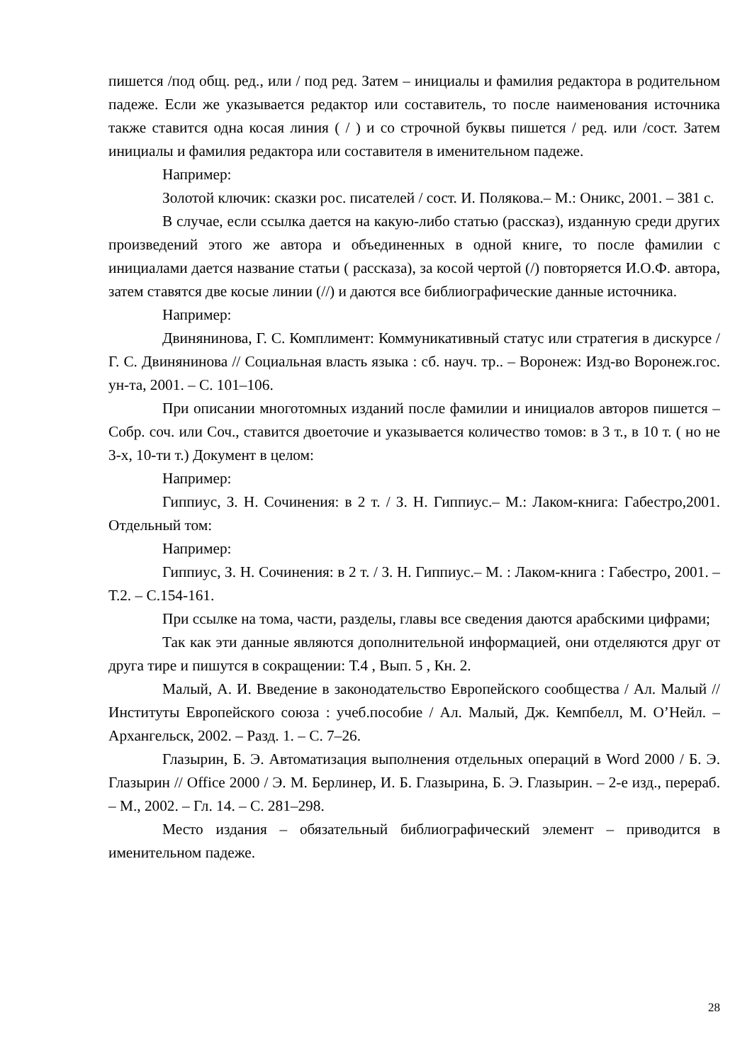пишется /под общ. ред., или / под ред. Затем – инициалы и фамилия редактора в родительном падеже. Если же указывается редактор или составитель, то после наименования источника также ставится одна косая линия ( / ) и со строчной буквы пишется / ред. или /сост. Затем инициалы и фамилия редактора или составителя в именительном падеже.
Например:
Золотой ключик: сказки рос. писателей / сост. И. Полякова.– М.: Оникс, 2001. – 381 с.
В случае, если ссылка дается на какую-либо статью (рассказ), изданную среди других произведений этого же автора и объединенных в одной книге, то после фамилии с инициалами дается название статьи ( рассказа), за косой чертой (/) повторяется И.О.Ф. автора, затем ставятся две косые линии (//) и даются все библиографические данные источника.
Например:
Двинянинова, Г. С. Комплимент: Коммуникативный статус или стратегия в дискурсе / Г. С. Двинянинова // Социальная власть языка : сб. науч. тр.. – Воронеж: Изд-во Воронеж.гос. ун-та, 2001. – С. 101–106.
При описании многотомных изданий после фамилии и инициалов авторов пишется – Собр. соч. или Соч., ставится двоеточие и указывается количество томов: в 3 т., в 10 т. ( но не 3-х, 10-ти т.) Документ в целом:
Например:
Гиппиус, З. Н. Сочинения: в 2 т. / З. Н. Гиппиус.– М.: Лаком-книга: Габестро,2001. Отдельный том:
Например:
Гиппиус, З. Н. Сочинения: в 2 т. / З. Н. Гиппиус.– М. : Лаком-книга : Габестро, 2001. – Т.2. – С.154-161.
При ссылке на тома, части, разделы, главы все сведения даются арабскими цифрами;
Так как эти данные являются дополнительной информацией, они отделяются друг от друга тире и пишутся в сокращении: Т.4 , Вып. 5 , Кн. 2.
Малый, А. И. Введение в законодательство Европейского сообщества / Ал. Малый // Институты Европейского союза : учеб.пособие / Ал. Малый, Дж. Кемпбелл, М. О’Нейл. – Архангельск, 2002. – Разд. 1. – С. 7–26.
Глазырин, Б. Э. Автоматизация выполнения отдельных операций в Word 2000 / Б. Э. Глазырин // Office 2000 / Э. М. Берлинер, И. Б. Глазырина, Б. Э. Глазырин. – 2-е изд., перераб. – М., 2002. – Гл. 14. – С. 281–298.
Место издания – обязательный библиографический элемент – приводится в именительном падеже.
28